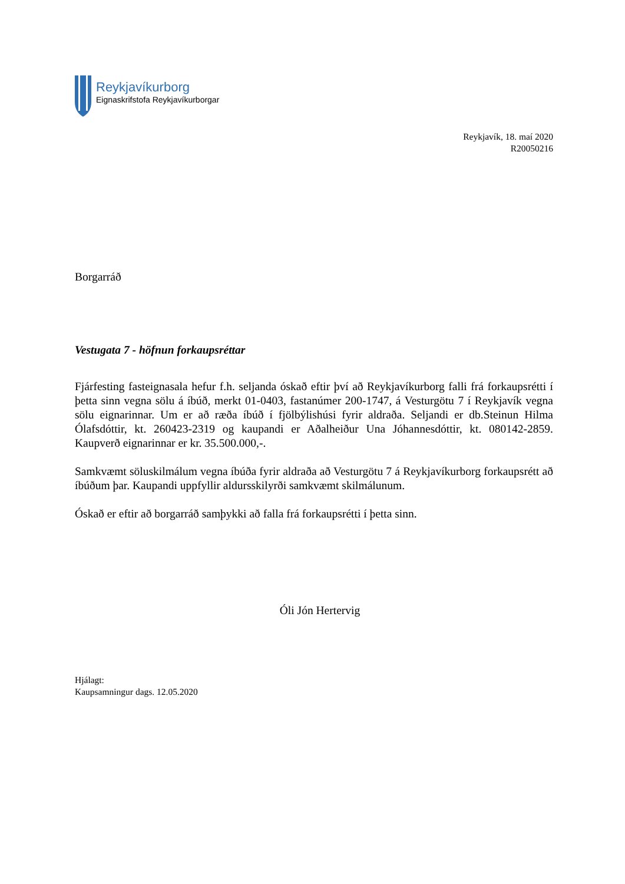Reykjavíkurborg
Eignaskrifstofa Reykjavíkurborgar
Reykjavík, 18. maí 2020
R20050216
Borgarráð
Vestugata 7 - höfnun forkaupsréttar
Fjárfesting fasteignasala hefur f.h. seljanda óskað eftir því að Reykjavíkurborg falli frá forkaupsrétti í þetta sinn vegna sölu á íbúð, merkt 01-0403, fastanúmer 200-1747, á Vesturgötu 7 í Reykjavík vegna sölu eignarinnar. Um er að ræða íbúð í fjölbýlishúsi fyrir aldraða. Seljandi er db.Steinun Hilma Ólafsdóttir, kt. 260423-2319 og kaupandi er Aðalheiður Una Jóhannesdóttir, kt. 080142-2859. Kaupverð eignarinnar er kr. 35.500.000,-.
Samkvæmt söluskilmálum vegna íbúða fyrir aldraða að Vesturgötu 7 á Reykjavíkurborg forkaupsrétt að íbúðum þar. Kaupandi uppfyllir aldursskilyrði samkvæmt skilmálunum.
Óskað er eftir að borgarráð samþykki að falla frá forkaupsrétti í þetta sinn.
Óli Jón Hertervig
Hjálagt:
Kaupsamningur dags. 12.05.2020